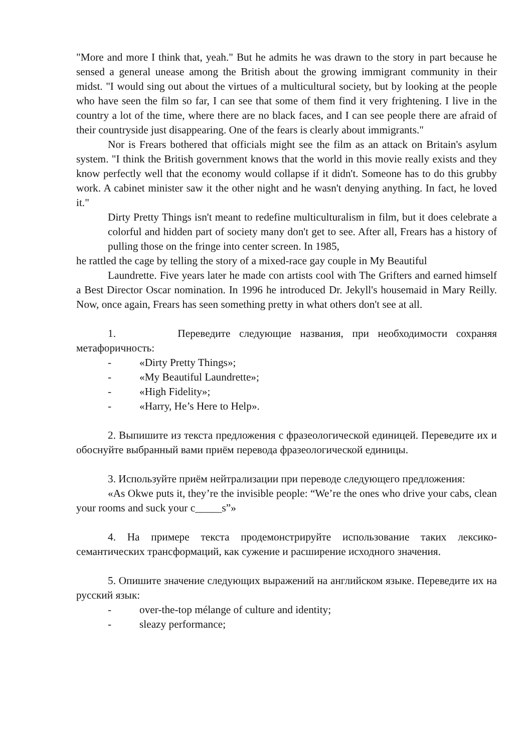"More and more I think that, yeah." But he admits he was drawn to the story in part because he sensed a general unease among the British about the growing immigrant community in their midst. "I would sing out about the virtues of a multicultural society, but by looking at the people who have seen the film so far, I can see that some of them find it very frightening. I live in the country a lot of the time, where there are no black faces, and I can see people there are afraid of their countryside just disappearing. One of the fears is clearly about immigrants."
Nor is Frears bothered that officials might see the film as an attack on Britain's asylum system. "I think the British government knows that the world in this movie really exists and they know perfectly well that the economy would collapse if it didn't. Someone has to do this grubby work. A cabinet minister saw it the other night and he wasn't denying anything. In fact, he loved it."
Dirty Pretty Things isn't meant to redefine multiculturalism in film, but it does celebrate a colorful and hidden part of society many don't get to see. After all, Frears has a history of pulling those on the fringe into center screen. In 1985,
he rattled the cage by telling the story of a mixed-race gay couple in My Beautiful
Laundrette. Five years later he made con artists cool with The Grifters and earned himself a Best Director Oscar nomination. In 1996 he introduced Dr. Jekyll's housemaid in Mary Reilly. Now, once again, Frears has seen something pretty in what others don't see at all.
1. Переведите следующие названия, при необходимости сохраняя метафоричность:
- «Dirty Pretty Things»;
- «My Beautiful Laundrette»;
- «High Fidelity»;
- «Harry, He’s Here to Help».
2. Выпишите из текста предложения с фразеологической единицей. Переведите их и обоснуйте выбранный вами приём перевода фразеологической единицы.
3. Используйте приём нейтрализации при переводе следующего предложения:
«As Okwe puts it, they’re the invisible people: “We’re the ones who drive your cabs, clean your rooms and suck your c_____s”»
4. На примере текста продемонстрируйте использование таких лексико-семантических трансформаций, как сужение и расширение исходного значения.
5. Опишите значение следующих выражений на английском языке. Переведите их на русский язык:
- over-the-top mélange of culture and identity;
- sleazy performance;